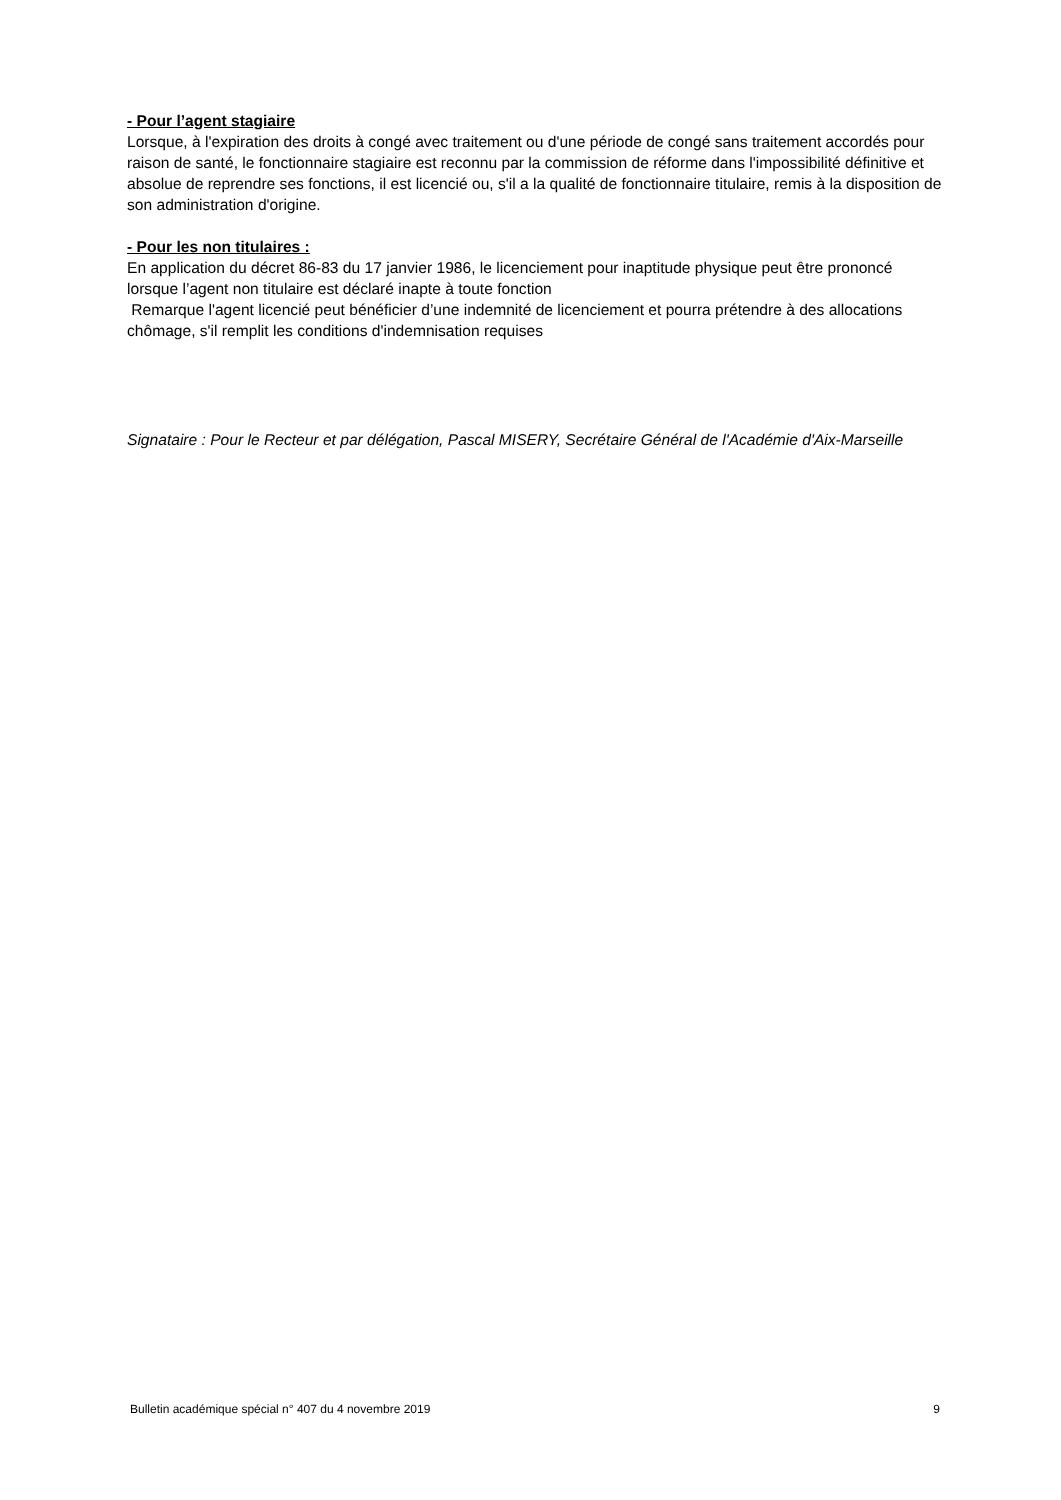- Pour l’agent stagiaire
Lorsque, à l'expiration des droits à congé avec traitement ou d'une période de congé sans traitement accordés pour raison de santé, le fonctionnaire stagiaire est reconnu par la commission de réforme dans l'impossibilité définitive et absolue de reprendre ses fonctions, il est licencié ou, s'il a la qualité de fonctionnaire titulaire, remis à la disposition de son administration d'origine.
- Pour les non titulaires :
En application du décret 86-83 du 17 janvier 1986, le licenciement pour inaptitude physique peut être prononcé lorsque l’agent non titulaire est déclaré inapte à toute fonction
Remarque l'agent licencié peut bénéficier d’une indemnité de licenciement et pourra prétendre à des allocations chômage, s'il remplit les conditions d'indemnisation requises
Signataire : Pour le Recteur et par délégation, Pascal MISERY, Secrétaire Général de l'Académie d'Aix-Marseille
Bulletin académique spécial n° 407 du 4 novembre 2019 9